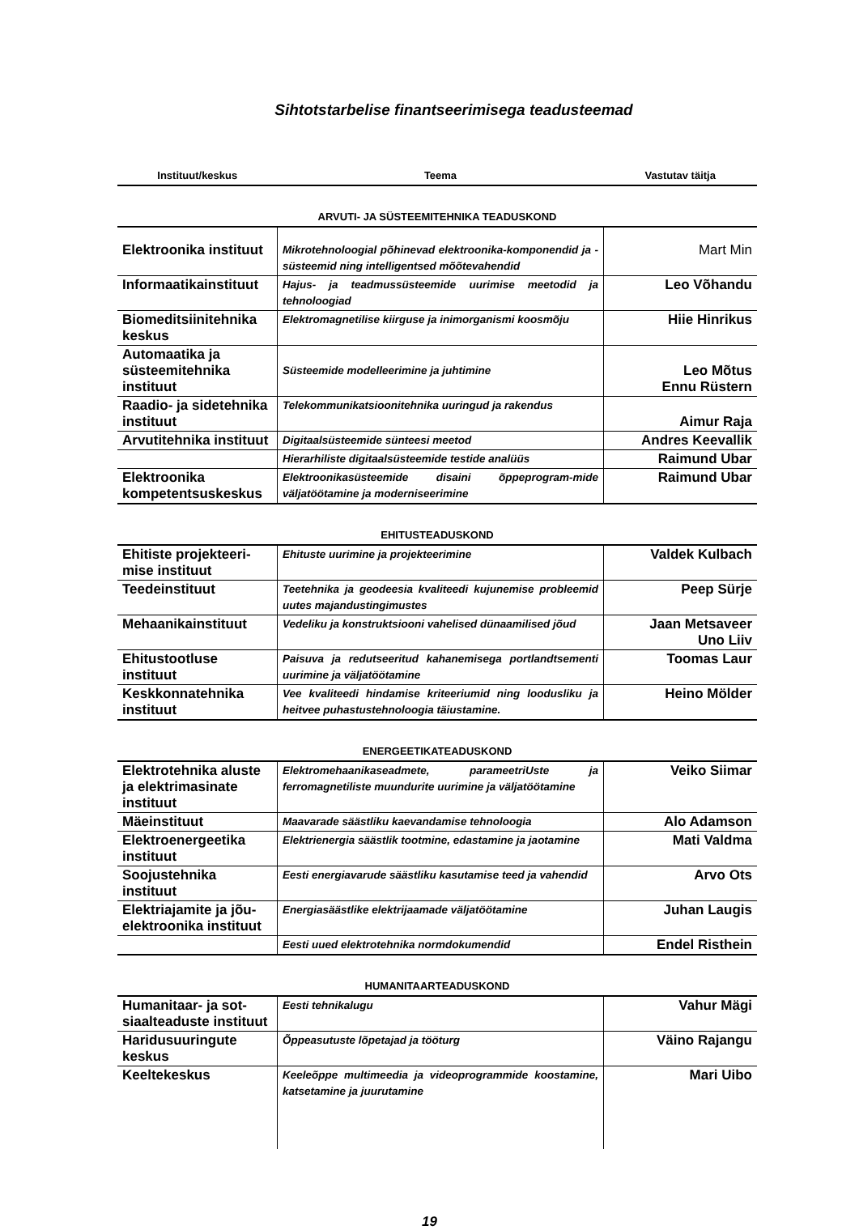Sihtotstarbelise finantseerimisega teadusteemad
| Instituut/keskus | Teema | Vastutav täitja |
| --- | --- | --- |
| ARVUTI- JA SÜSTEEMITEHNIKA TEADUSKOND | | |
| Elektroonika instituut | Mikrotehnoloogial põhinevad elektroonika-komponendid ja -süsteemid ning intelligentsed mõõtevahendid | Mart Min |
| Informaatikainstituut | Hajus- ja teadmussüsteemide uurimise meetodid ja tehnoloogiad | Leo Võhandu |
| Biomeditsiinitehnika keskus | Elektromagnetilise kiirguse ja inimorganismi koosmõju | Hiie Hinrikus |
| Automaatika ja süsteemitehnika instituut | Süsteemide modelleerimine ja juhtimine | Leo Mõtus Ennu Rüstern |
| Raadio- ja sidetehnika instituut | Telekommunikatsioonitehnika uuringud ja rakendus | Aimur Raja |
| Arvutitehnika instituut | Digitaalsüsteemide sünteesi meetod | Andres Keevallik |
| | Hierarhiliste digitaalsüsteemide testide analüüs | Raimund Ubar |
| Elektroonika kompetentsuskeskus | Elektroonikasüsteemide disaini õppeprogram-mide väljatöötamine ja moderniseerimine | Raimund Ubar |
| EHITUSTEADUSKOND | | |
| Ehitiste projekteeri-mise instituut | Ehituste uurimine ja projekteerimine | Valdek Kulbach |
| Teedeinstituut | Teetehnika ja geodeesia kvaliteedi kujunemise probleemid uutes majandustingimustes | Peep Sürje |
| Mehaanikainstituut | Vedeliku ja konstruktsiooni vahelised dünaamilised jõud | Jaan Metsaveer Uno Liiv |
| Ehitustootluse instituut | Paisuva ja redutseeritud kahanemisega portlandtsementi uurimine ja väljatöötamine | Toomas Laur |
| Keskkonnatehnika instituut | Vee kvaliteedi hindamise kriteeriumid ning loodusliku ja heitvee puhastustehnoloogia täiustamine. | Heino Mölder |
| ENERGEETIKATEADUSKOND | | |
| Elektrotehnika aluste ja elektrimasinate instituut | Elektromehaanikaseadmete, parameetriUste ja ferromagnetiliste muundurite uurimine ja väljatöötamine | Veiko Siimar |
| Mäeinstituut | Maavarade säästliku kaevandamise tehnoloogia | Alo Adamson |
| Elektroenergeetika instituut | Elektrienergia säästlik tootmine, edastamine ja jaotamine | Mati Valdma |
| Soojustehnika instituut | Eesti energiavarude säästliku kasutamise teed ja vahendid | Arvo Ots |
| Elektriajamite ja jõu-elektroonika instituut | Energiasäästlike elektrijaamade väljatöötamine | Juhan Laugis |
| | Eesti uued elektrotehnika normdokumendid | Endel Risthein |
| HUMANITAARTEADUSKOND | | |
| Humanitaar- ja sot-siaalteaduste instituut | Eesti tehnikalugu | Vahur Mägi |
| Haridusuuringute keskus | Õppeasutuste lõpetajad ja tööturg | Väino Rajangu |
| Keeltekeskus | Keeleõppe multimeedia ja videoprogrammide koostamine, katsetamine ja juurutamine | Mari Uibo |
19